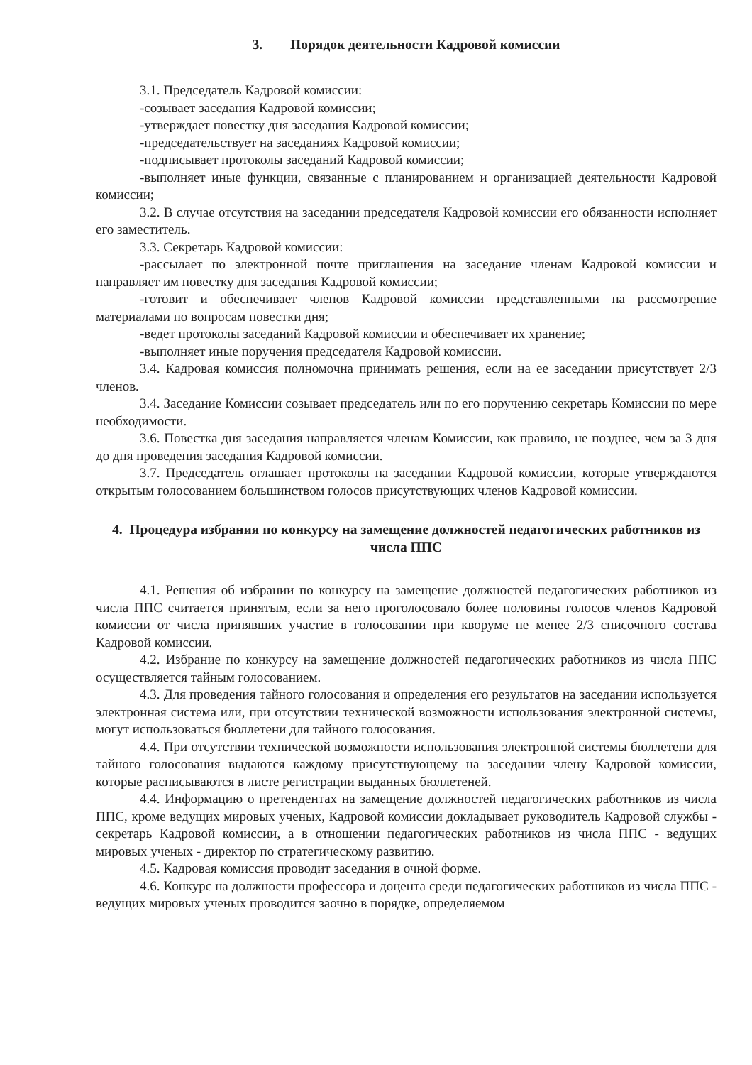3. Порядок деятельности Кадровой комиссии
3.1. Председатель Кадровой комиссии:
-созывает заседания Кадровой комиссии;
-утверждает повестку дня заседания Кадровой комиссии;
-председательствует на заседаниях Кадровой комиссии;
-подписывает протоколы заседаний Кадровой комиссии;
-выполняет иные функции, связанные с планированием и организацией деятельности Кадровой комиссии;
3.2. В случае отсутствия на заседании председателя Кадровой комиссии его обязанности исполняет его заместитель.
3.3. Секретарь Кадровой комиссии:
-рассылает по электронной почте приглашения на заседание членам Кадровой комиссии и направляет им повестку дня заседания Кадровой комиссии;
-готовит и обеспечивает членов Кадровой комиссии представленными на рассмотрение материалами по вопросам повестки дня;
-ведет протоколы заседаний Кадровой комиссии и обеспечивает их хранение;
-выполняет иные поручения председателя Кадровой комиссии.
3.4. Кадровая комиссия полномочна принимать решения, если на ее заседании присутствует 2/3 членов.
3.4. Заседание Комиссии созывает председатель или по его поручению секретарь Комиссии по мере необходимости.
3.6. Повестка дня заседания направляется членам Комиссии, как правило, не позднее, чем за 3 дня до дня проведения заседания Кадровой комиссии.
3.7. Председатель оглашает протоколы на заседании Кадровой комиссии, которые утверждаются открытым голосованием большинством голосов присутствующих членов Кадровой комиссии.
4. Процедура избрания по конкурсу на замещение должностей педагогических работников из числа ППС
4.1. Решения об избрании по конкурсу на замещение должностей педагогических работников из числа ППС считается принятым, если за него проголосовало более половины голосов членов Кадровой комиссии от числа принявших участие в голосовании при кворуме не менее 2/3 списочного состава Кадровой комиссии.
4.2. Избрание по конкурсу на замещение должностей педагогических работников из числа ППС осуществляется тайным голосованием.
4.3. Для проведения тайного голосования и определения его результатов на заседании используется электронная система или, при отсутствии технической возможности использования электронной системы, могут использоваться бюллетени для тайного голосования.
4.4. При отсутствии технической возможности использования электронной системы бюллетени для тайного голосования выдаются каждому присутствующему на заседании члену Кадровой комиссии, которые расписываются в листе регистрации выданных бюллетеней.
4.4. Информацию о претендентах на замещение должностей педагогических работников из числа ППС, кроме ведущих мировых ученых, Кадровой комиссии докладывает руководитель Кадровой службы - секретарь Кадровой комиссии, а в отношении педагогических работников из числа ППС - ведущих мировых ученых - директор по стратегическому развитию.
4.5. Кадровая комиссия проводит заседания в очной форме.
4.6. Конкурс на должности профессора и доцента среди педагогических работников из числа ППС - ведущих мировых ученых проводится заочно в порядке, определяемом